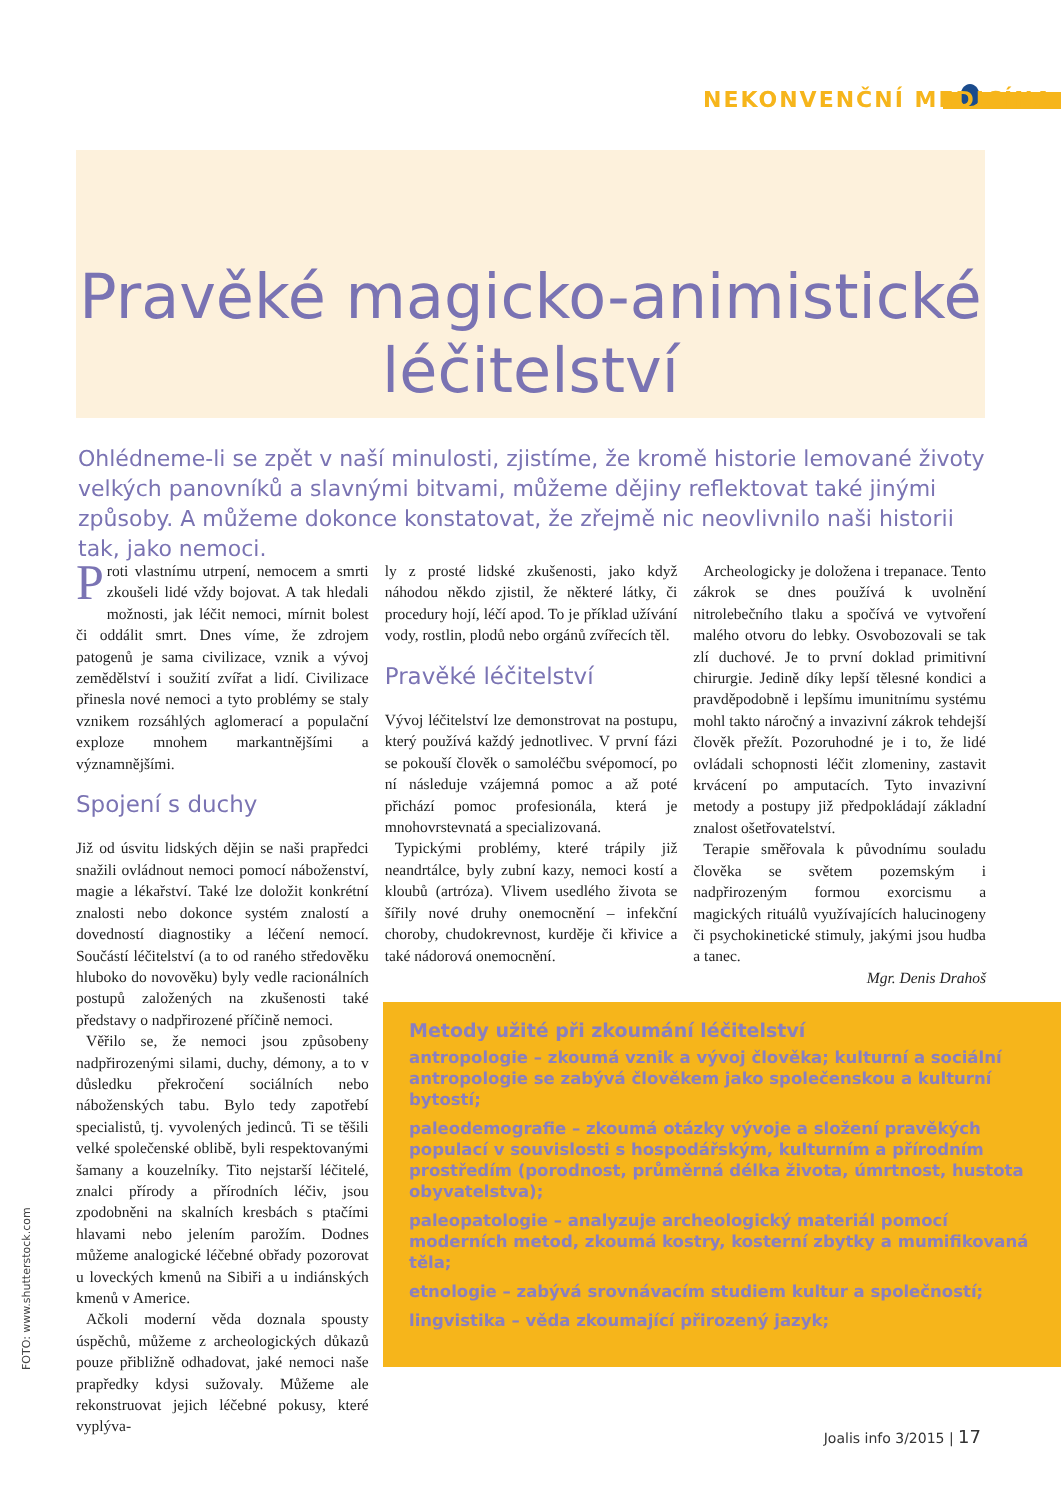NEKONVENČNÍ MEDICÍNA
Pravěké magicko-animistické
léčitelství
Ohlédneme-li se zpět v naší minulosti, zjistíme, že kromě historie lemované životy velkých panovníků a slavnými bitvami, můžeme dějiny reflektovat také jinými způsoby. A můžeme dokonce konstatovat, že zřejmě nic neovlivnilo naši historii tak, jako nemoci.
Proti vlastnímu utrpení, nemocem a smrti zkoušeli lidé vždy bojovat. A tak hledali možnosti, jak léčit nemoci, mírnit bolest či oddálit smrt. Dnes víme, že zdrojem patogenů je sama civilizace, vznik a vývoj zemědělství i soužití zvířat a lidí. Civilizace přinesla nové nemoci a tyto problémy se staly vznikem rozsáhlých aglomerací a populační exploze mnohem markantnějšími a významnějšími.
Spojení s duchy
Již od úsvitu lidských dějin se naši prapředci snažili ovládnout nemoci pomocí náboženství, magie a lékařství. Také lze doložit konkrétní znalosti nebo dokonce systém znalostí a dovedností diagnostiky a léčení nemocí. Součástí léčitelství (a to od raného středověku hluboko do novověku) byly vedle racionálních postupů založených na zkušenosti také představy o nadpřirozené příčině nemoci.
Věřilo se, že nemoci jsou způsobeny nadpřirozenými silami, duchy, démony, a to v důsledku překročení sociálních nebo náboženských tabu. Bylo tedy zapotřebí specialistů, tj. vyvolených jedinců. Ti se těšili velké společenské oblibě, byli respektovanými šamany a kouzelníky. Tito nejstarší léčitelé, znalci přírody a přírodních léčiv, jsou zpodobněni na skalních kresbách s ptačími hlavami nebo jelením parožím. Dodnes můžeme analogické léčebné obřady pozorovat u loveckých kmenů na Sibiři a u indiánských kmenů v Americe.
Ačkoli moderní věda doznala spousty úspěchů, můžeme z archeologických důkazů pouze přibližně odhadovat, jaké nemoci naše prapředky kdysi sužovaly. Můžeme ale rekonstruovat jejich léčebné pokusy, které vyplýva-
ly z prosté lidské zkušenosti, jako když náhodou někdo zjistil, že některé látky, či procedury hojí, léčí apod. To je příklad užívání vody, rostlin, plodů nebo orgánů zvířecích těl.
Pravěké léčitelství
Vývoj léčitelství lze demonstrovat na postupu, který používá každý jednotlivec. V první fázi se pokouší člověk o samoléčbu svépomocí, po ní následuje vzájemná pomoc a až poté přichází pomoc profesionála, která je mnohovrstevnatá a specializovaná.
Typickými problémy, které trápily již neandrtálce, byly zubní kazy, nemoci kostí a kloubů (artróza). Vlivem usedlého života se šířily nové druhy onemocnění – infekční choroby, chudokrevnost, kurděje či křivice a také nádorová onemocnění.
Archeologicky je doložena i trepanace. Tento zákrok se dnes používá k uvolnění nitrolebečního tlaku a spočívá ve vytvoření malého otvoru do lebky. Osvobozovali se tak zlí duchové. Je to první doklad primitivní chirurgie. Jedině díky lepší tělesné kondici a pravděpodobně i lepšímu imunitnímu systému mohl takto náročný a invazivní zákrok tehdejší člověk přežít. Pozoruhodné je i to, že lidé ovládali schopnosti léčit zlomeniny, zastavit krvácení po amputacích. Tyto invazivní metody a postupy již předpokládají základní znalost ošetřovatelství.
Terapie směřovala k původnímu souladu člověka se světem pozemským i nadpřirozeným formou exorcismu a magických rituálů využívajících halucinogeny či psychokinetické stimuly, jakými jsou hudba a tanec.
Mgr. Denis Drahoš
Metody užité při zkoumání léčitelství
antropologie – zkoumá vznik a vývoj člověka; kulturní a sociální antropologie se zabývá člověkem jako společenskou a kulturní bytostí;
paleodemografie – zkoumá otázky vývoje a složení pravěkých populací v souvislosti s hospodářským, kulturním a přírodním prostředím (porodnost, průměrná délka života, úmrtnost, hustota obyvatelstva);
paleopatologie – analyzuje archeologický materiál pomocí moderních metod, zkoumá kostry, kosterní zbytky a mumifikovaná těla;
etnologie – zabývá srovnávacím studiem kultur a společností;
lingvistika – věda zkoumající přirozený jazyk;
FOTO: www.shutterstock.com
Joalis info 3/2015 | 17